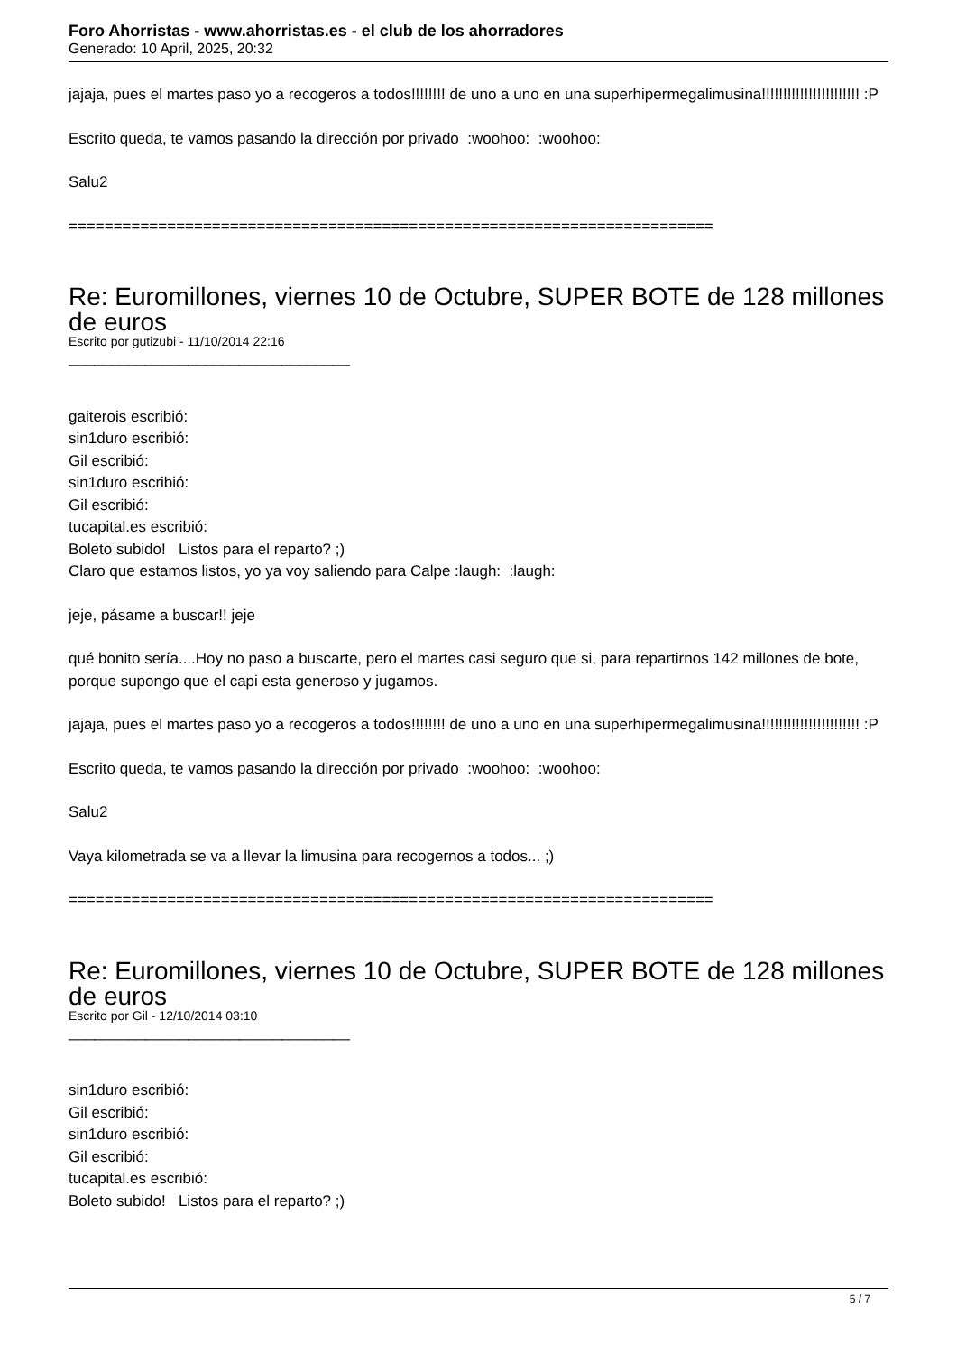Foro Ahorristas - www.ahorristas.es - el club de los ahorradores
Generado: 10 April, 2025, 20:32
jajaja, pues el martes paso yo a recogeros a todos!!!!!!!! de uno a uno en una superhipermegalimusina!!!!!!!!!!!!!!!!!!!!!!! :P
Escrito queda, te vamos pasando la dirección por privado :woohoo: :woohoo:
Salu2
========================================================================
Re: Euromillones, viernes 10 de Octubre, SUPER BOTE de 128 millones de euros
Escrito por gutizubi - 11/10/2014 22:16
_________________________________
gaiterois escribió:
sin1duro escribió:
Gil escribió:
sin1duro escribió:
Gil escribió:
tucapital.es escribió:
Boleto subido! Listos para el reparto? ;)
Claro que estamos listos, yo ya voy saliendo para Calpe :laugh: :laugh:
jeje, pásame a buscar!! jeje
qué bonito sería....Hoy no paso a buscarte, pero el martes casi seguro que si, para repartirnos 142 millones de bote, porque supongo que el capi esta generoso y jugamos.
jajaja, pues el martes paso yo a recogeros a todos!!!!!!!! de uno a uno en una superhipermegalimusina!!!!!!!!!!!!!!!!!!!!!!! :P
Escrito queda, te vamos pasando la dirección por privado :woohoo: :woohoo:
Salu2
Vaya kilometrada se va a llevar la limusina para recogernos a todos... ;)
========================================================================
Re: Euromillones, viernes 10 de Octubre, SUPER BOTE de 128 millones de euros
Escrito por Gil - 12/10/2014 03:10
_________________________________
sin1duro escribió:
Gil escribió:
sin1duro escribió:
Gil escribió:
tucapital.es escribió:
Boleto subido! Listos para el reparto? ;)
5 / 7